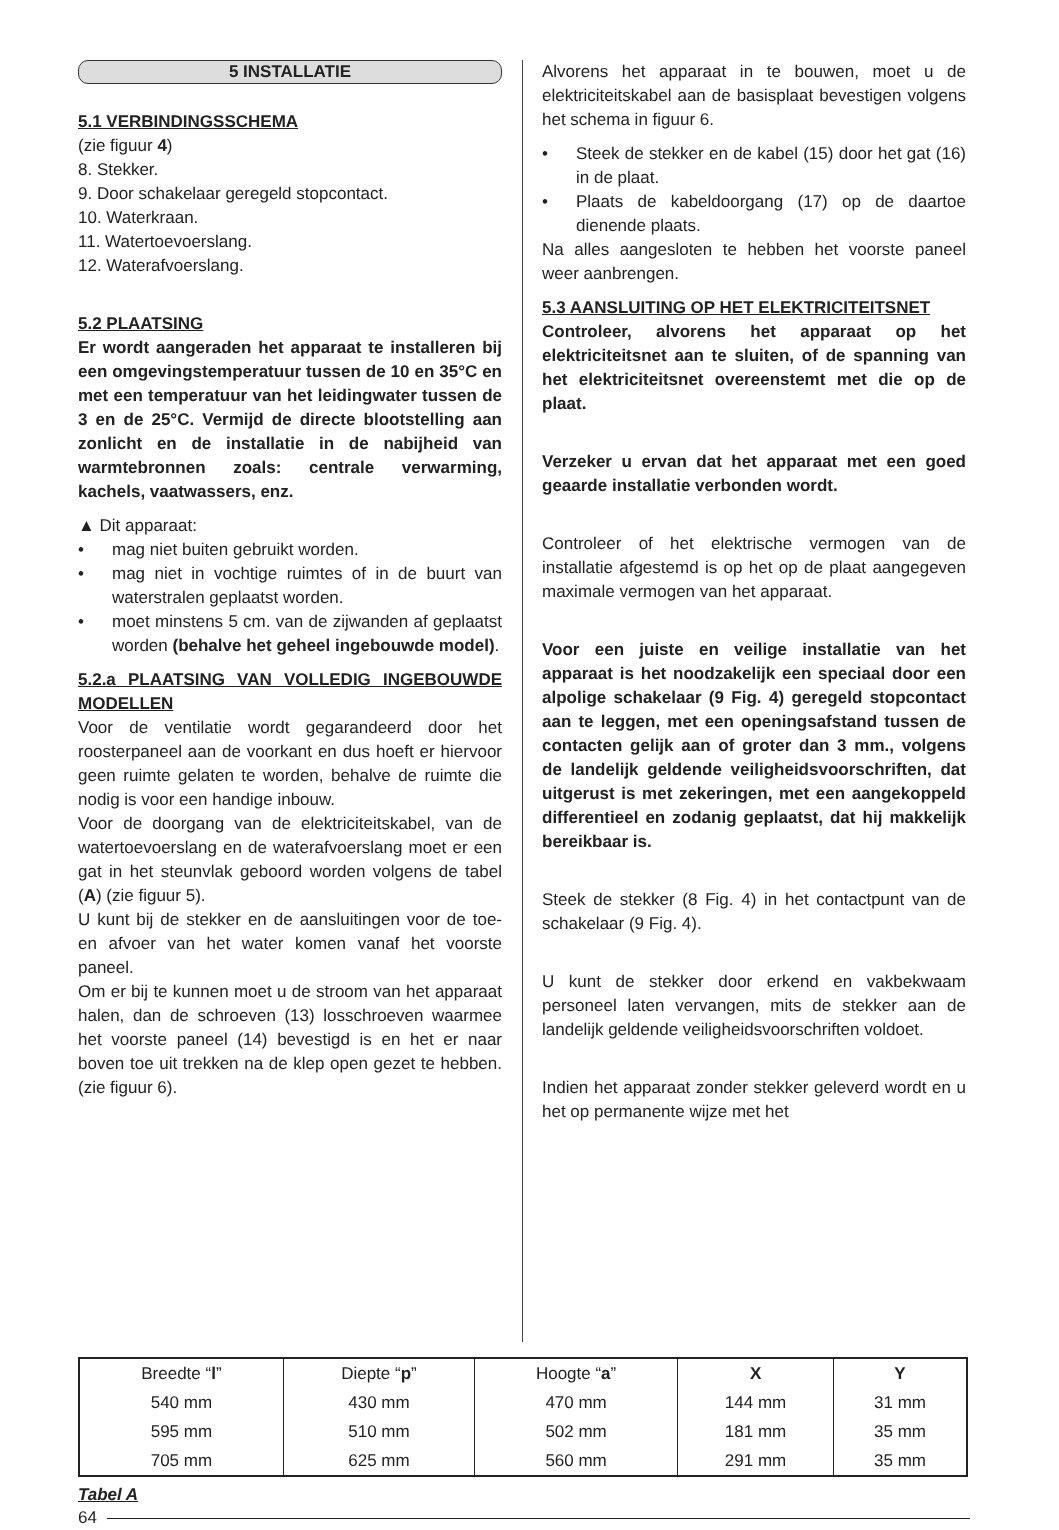5 INSTALLATIE
5.1 VERBINDINGSSCHEMA
(zie figuur 4)
8. Stekker.
9. Door schakelaar geregeld stopcontact.
10. Waterkraan.
11. Watertoevoerslang.
12. Waterafvoerslang.
5.2 PLAATSING
Er wordt aangeraden het apparaat te installeren bij een omgevingstemperatuur tussen de 10 en 35°C en met een temperatuur van het leidingwater tussen de 3 en de 25°C. Vermijd de directe blootstelling aan zonlicht en de installatie in de nabijheid van warmtebronnen zoals: centrale verwarming, kachels, vaatwassers, enz.
▲ Dit apparaat:
• mag niet buiten gebruikt worden.
• mag niet in vochtige ruimtes of in de buurt van waterstralen geplaatst worden.
• moet minstens 5 cm. van de zijwanden af geplaatst worden (behalve het geheel ingebouwde model).
5.2.a PLAATSING VAN VOLLEDIG INGEBOUWDE MODELLEN
Voor de ventilatie wordt gegarandeerd door het roosterpaneel aan de voorkant en dus hoeft er hiervoor geen ruimte gelaten te worden, behalve de ruimte die nodig is voor een handige inbouw.
Voor de doorgang van de elektriciteitskabel, van de watertoevoerslang en de waterafvoerslang moet er een gat in het steunvlak geboord worden volgens de tabel (A) (zie figuur 5).
U kunt bij de stekker en de aansluitingen voor de toe- en afvoer van het water komen vanaf het voorste paneel.
Om er bij te kunnen moet u de stroom van het apparaat halen, dan de schroeven (13) losschroeven waarmee het voorste paneel (14) bevestigd is en het er naar boven toe uit trekken na de klep open gezet te hebben. (zie figuur 6).
Alvorens het apparaat in te bouwen, moet u de elektriciteitskabel aan de basisplaat bevestigen volgens het schema in figuur 6.
• Steek de stekker en de kabel (15) door het gat (16) in de plaat.
• Plaats de kabeldoorgang (17) op de daartoe dienende plaats.
Na alles aangesloten te hebben het voorste paneel weer aanbrengen.
5.3 AANSLUITING OP HET ELEKTRICITEITSNET
Controleer, alvorens het apparaat op het elektriciteitsnet aan te sluiten, of de spanning van het elektriciteitsnet overeenstemt met die op de plaat.
Verzeker u ervan dat het apparaat met een goed geaarde installatie verbonden wordt.
Controleer of het elektrische vermogen van de installatie afgestemd is op het op de plaat aangegeven maximale vermogen van het apparaat.
Voor een juiste en veilige installatie van het apparaat is het noodzakelijk een speciaal door een alpolige schakelaar (9 Fig. 4) geregeld stopcontact aan te leggen, met een openingsafstand tussen de contacten gelijk aan of groter dan 3 mm., volgens de landelijk geldende veiligheidsvoorschriften, dat uitgerust is met zekeringen, met een aangekoppeld differentieel en zodanig geplaatst, dat hij makkelijk bereikbaar is.
Steek de stekker (8 Fig. 4) in het contactpunt van de schakelaar (9 Fig. 4).
U kunt de stekker door erkend en vakbekwaam personeel laten vervangen, mits de stekker aan de landelijk geldende veiligheidsvoorschriften voldoet.
Indien het apparaat zonder stekker geleverd wordt en u het op permanente wijze met het
| Breedte “ l ” | Diepte “ p ” | Hoogte “ a ” | X | Y |
| --- | --- | --- | --- | --- |
| 540 mm | 430 mm | 470 mm | 144 mm | 31 mm |
| 595 mm | 510 mm | 502 mm | 181 mm | 35 mm |
| 705 mm | 625 mm | 560 mm | 291 mm | 35 mm |
Tabel A
64